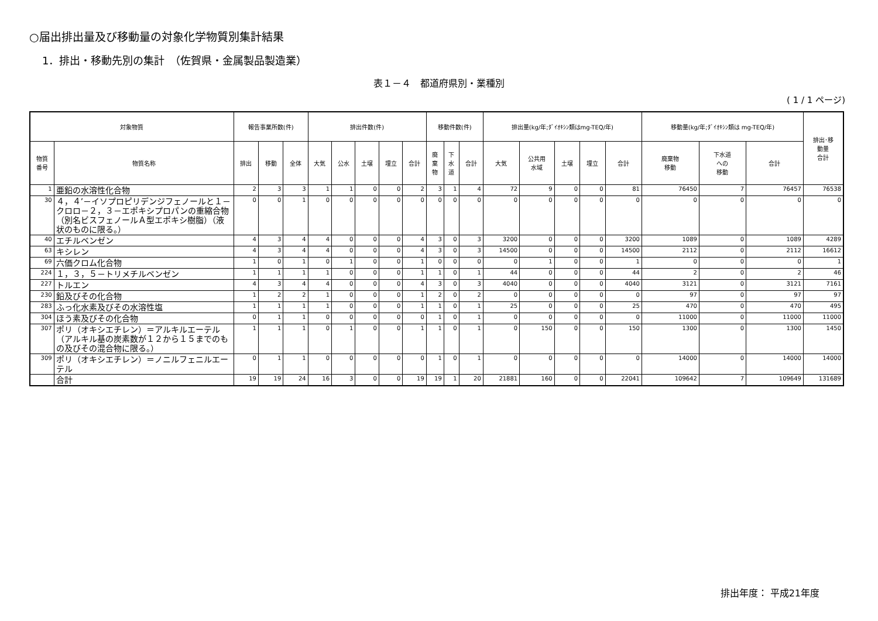○届出排出量及び移動量の対象化学物質別集計結果
1．排出・移動先別の集計　（佐賀県・金属製品製造業）
表１－４　都道府県別・業種別
( 1 / 1 ページ)
| 対象物質 | | 報告事業所数(件) | | | 排出件数(件) | | | | | 移動件数(件) | | | 排出量(kg/年;ﾀﾞｲｵｷｼﾝ類はmg-TEQ/年) | | | | | 移動量(kg/年;ﾀﾞｲｵｷｼﾝ類は mg-TEQ/年) | | | 排出･移 動量 合計 |
| --- | --- | --- | --- | --- | --- | --- | --- | --- | --- | --- | --- | --- | --- | --- | --- | --- | --- | --- | --- | --- | --- |
| 物質 番号 | 物質名称 | 排出 | 移動 | 全体 | 大気 | 公水 | 土壌 | 埋立 | 合計 | 廃 棄 物 | 下 水 道 | 合計 | 大気 | 公共用 水域 | 土壌 | 埋立 | 合計 | 廃棄物 移動 | 下水道 への 移動 | 合計 | |
| 1 | 亜鉛の水溶性化合物 | 2 | 3 | 3 | 1 | 1 | 0 | 0 | 2 | 3 | 1 | 4 | 72 | 9 | 0 | 0 | 81 | 76450 | 7 | 76457 | 76538 |
| 30 | ４，４’－イソプロピリデンジフェノールと１－クロロ－２，３－エポキシプロパンの重縮合物（別名ビスフェノールＡ型エポキシ樹脂）（液状のものに限る。） | 0 | 0 | 1 | 0 | 0 | 0 | 0 | 0 | 0 | 0 | 0 | 0 | 0 | 0 | 0 | 0 | 0 | 0 | 0 | 0 |
| 40 | エチルベンゼン | 4 | 3 | 4 | 4 | 0 | 0 | 0 | 4 | 3 | 0 | 3 | 3200 | 0 | 0 | 0 | 3200 | 1089 | 0 | 1089 | 4289 |
| 63 | キシレン | 4 | 3 | 4 | 4 | 0 | 0 | 0 | 4 | 3 | 0 | 3 | 14500 | 0 | 0 | 0 | 14500 | 2112 | 0 | 2112 | 16612 |
| 69 | 六価クロム化合物 | 1 | 0 | 1 | 0 | 1 | 0 | 0 | 1 | 0 | 0 | 0 | 0 | 1 | 0 | 0 | 1 | 0 | 0 | 0 | 1 |
| 224 | １，３，５－トリメチルベンゼン | 1 | 1 | 1 | 1 | 0 | 0 | 0 | 1 | 1 | 0 | 1 | 44 | 0 | 0 | 0 | 44 | 2 | 0 | 2 | 46 |
| 227 | トルエン | 4 | 3 | 4 | 4 | 0 | 0 | 0 | 4 | 3 | 0 | 3 | 4040 | 0 | 0 | 0 | 4040 | 3121 | 0 | 3121 | 7161 |
| 230 | 鉛及びその化合物 | 1 | 2 | 2 | 1 | 0 | 0 | 0 | 1 | 2 | 0 | 2 | 0 | 0 | 0 | 0 | 0 | 97 | 0 | 97 | 97 |
| 283 | ふっ化水素及びその水溶性塩 | 1 | 1 | 1 | 1 | 0 | 0 | 0 | 1 | 1 | 0 | 1 | 25 | 0 | 0 | 0 | 25 | 470 | 0 | 470 | 495 |
| 304 | ほう素及びその化合物 | 0 | 1 | 1 | 0 | 0 | 0 | 0 | 0 | 1 | 0 | 1 | 0 | 0 | 0 | 0 | 0 | 11000 | 0 | 11000 | 11000 |
| 307 | ポリ（オキシエチレン）＝アルキルエーテル（アルキル基の炭素数が１２から１５までのもの及びその混合物に限る。） | 1 | 1 | 1 | 0 | 1 | 0 | 0 | 1 | 1 | 0 | 1 | 0 | 150 | 0 | 0 | 150 | 1300 | 0 | 1300 | 1450 |
| 309 | ポリ（オキシエチレン）＝ノニルフェニルエーテル | 0 | 1 | 1 | 0 | 0 | 0 | 0 | 0 | 1 | 0 | 1 | 0 | 0 | 0 | 0 | 0 | 14000 | 0 | 14000 | 14000 |
| | 合計 | 19 | 19 | 24 | 16 | 3 | 0 | 0 | 19 | 19 | 1 | 20 | 21881 | 160 | 0 | 0 | 22041 | 109642 | 7 | 109649 | 131689 |
排出年度： 平成21年度